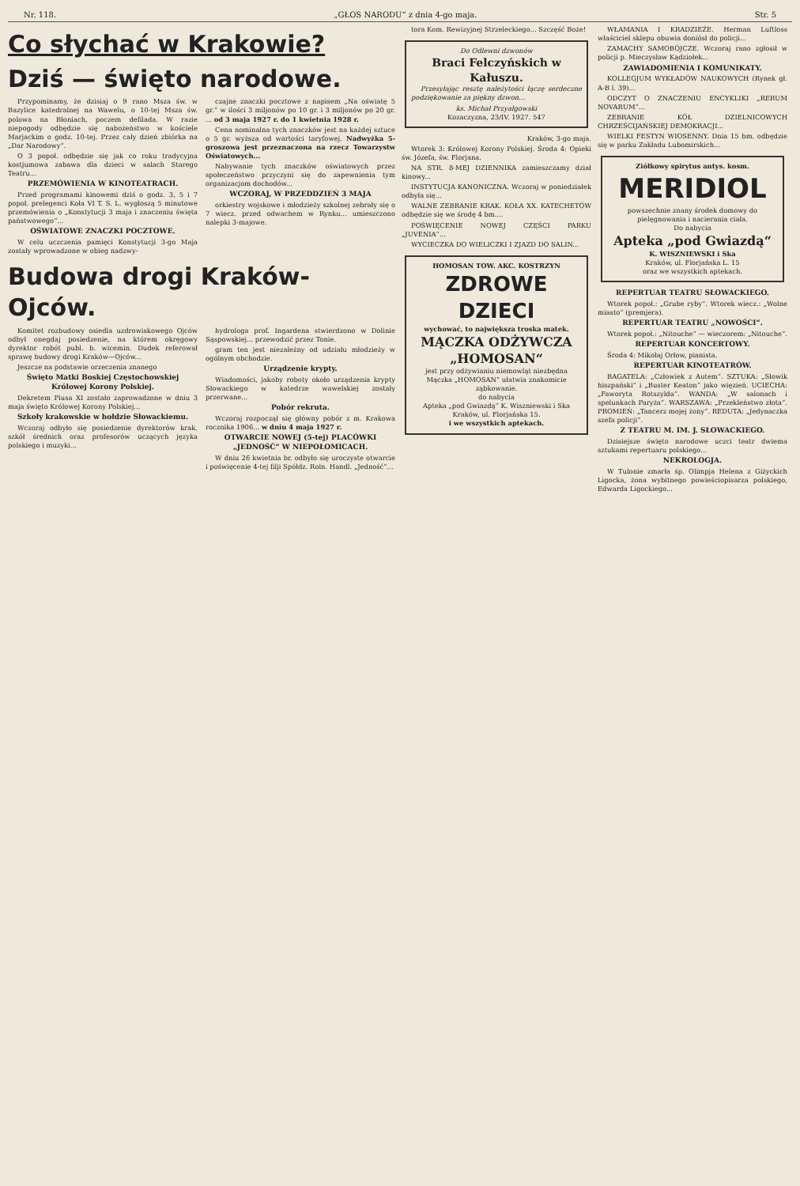Nr. 118. „GŁOS NARODU“ z dnia 4-go maja. Str. 5
Co słychać w Krakowie?
Dziś — święto narodowe.
Przypominamy, że dzisiaj o 9 rano Msza św. w Bazylice katedralnej na Wawelu, o 10-tej Msza św. polowa na Błoniach, poczem defilada. W razie niepogody odbędzie się nabożeństwo w kościele Marjackim o godz. 10-tej. Przez cały dzień zbiórka na „Dar Narodowy“.
O 3 popoł. odbędzie się jak co roku tradycyjna kostjumowa zabawa dla dzieci w salach Starego Teatru...
PRZEMÓWIENIA W KINOTEATRACH.
Przed programami kinowemi dziś o godz. 3, 5 i 7 popoł. prelegenci Koła VI T. S. L. wygłoszą 5 minutowe przemówienia o „Konstytucji 3 maja i znaczeniu święta państwowego“...
OŚWIATOWE ZNACZKI POCZTOWE.
W celu uczczenia pamięci Konstytucji 3-go Maja zostały wprowadzone w obieg nadzwy-
czajne znaczki pocztowe z napisem „Na oświatę 5 gr.“ w ilości 3 miljonów po 10 gr. i 3 miljonów po 20 gr. ... od 3 maja 1927 r. do 1 kwietnia 1928 r.
Cena nominalna tych znaczków jest na każdej sztuce o 5 gr. wyższa od wartości taryfowej. Nadwyżka 5-groszowa jest przeznaczona na rzecz Towarzystw Oświatowych...
Nabywanie tych znaczków oświatowych przez społeczeństwo przyczyni się do zapewnienia tym organizacjom dochodów...
WCZORAJ, W PRZEDDZIEŃ 3 MAJA
orkiestry wojskowe i młodzieży szkolnej zebrały się o 7 wiecz. przed odwachem w Rynku... umieszczono nalepki 3-majowe.
Budowa drogi Kraków-Ojców.
Komitet rozbudowy osiedla uzdrowiskowego Ojców odbył onegdaj posiedzenie, na którem okręgowy dyrektor robót publ. b. wicemin. Dudek referował sprawę budowy drogi Kraków—Ojców...
Jeszcze na podstawie orzeczenia znanego
Święto Matki Boskiej Częstochowskiej
Królowej Korony Polskiej.
Dekretem Piusa XI zostało zaprowadzone w dniu 3 maja święto Królowej Korony Polskiej...
Szkoły krakowskie w hołdzie Słowackiemu.
Wczoraj odbyło się posiedzenie dyrektorów krak. szkół średnich oraz profesorów uczących języka polskiego i muzyki...
hydrologa prof. Ingardena stwierdzono w Dolinie Sąspowskiej... przewodzić przez Tonie.
gram ten jest niezależny od udziału młodzieży w ogólnym obchodzie.
Urządzenie krypty.
Wiadomości, jakoby roboty około urządzenia krypty Słowackiego w katedrze wawelskiej zostały przerwane...
Pobór rekruta.
Wczoraj rozpoczął się główny pobór z m. Krakowa rocznika 1906... w dniu 4 maja 1927 r.
OTWARCIE NOWEJ (5-tej) PLACÓWKI „JEDNOŚĆ“ W NIEPOŁOMICACH.
W dniu 26 kwietnia br. odbyło się uroczyste otwarcie i poświęcenie 4-tej filji Spółdz. Roln. Handl. „Jedność“...
tora Kom. Rewizyjnej Strzeleckiego... Szczęść Boże!
Do Odlewni dzwonów
Braci Felczyńskich w Kałuszu.
Przesyłając resztę należytości łączę serdeczne podziękowanie za piękny dzwon...
ks. Michał Przyałgowski
Kozaczyzna, 23/IV. 1927. 547
Kraków, 3-go maja.
Wtorek 3: Królowej Korony Polskiej. Środa 4: Opieki św. Józefa, św. Florjana.
NA STR. 8-MEJ DZIENNIKA zamieszczamy dział kinowy...
INSTYTUCJA KANONICZNA. Wczoraj w poniedziałek odbyła się...
WALNE ZEBRANIE KRAK. KOŁA XX. KATECHETÓW odbędzie się we środę 4 bm....
POŚWIĘCENIE NOWEJ CZĘŚCI PARKU „JUVENIA“...
WYCIECZKA DO WIELICZKI I ZJAZD DO SALIN...
HOMOSAN TOW. AKC. KOSTRZYN
ZDROWE DZIECI
wychować, to największa troska matek.
MĄCZKA ODŻYWCZA „HOMOSAN“
jest przy odżywianiu niemowląt niezbędna
Mączka „HOMOSAN“ ułatwia znakomicie ząbkowanie.
do nabycia
Apteka „pod Gwiazdą“ K. Wiszniewski i Ska
Kraków, ul. Florjańska 15.
i we wszystkich aptekach.
WŁAMANIA I KRADZIEŻE. Herman Luftloss właściciel sklepu obuwia doniósł do policji...
ZAMACHY SAMOBÓJCZE. Wczoraj rano zgłosił w policji p. Mieczysław Kądziołek...
ZAWIADOMIENIA I KOMUNIKATY.
KOLLEGJUM WYKŁADÓW NAUKOWYCH (Rynek gł. A-B l. 39)...
ODCZYT O ZNACZENIU ENCYKLIKI „RERUM NOVARUM“...
ZEBRANIE KÓŁ DZIELNICOWYCH CHRZEŚCIJAŃSKIEJ DEMOKRACJI...
WIELKI FESTYN WIOSENNY. Dnia 15 bm. odbędzie się w parku Zakładu Lubomirskich...
Ziółkowy spirytus antys. kosm.
MERIDIOL
powszechnie znany środek domowy do pielęgnowania i nacierania ciała.
Do nabycia
Apteka „pod Gwiazdą“
K. WISZNIEWSKI i Ska
Kraków, ul. Florjańska L. 15
oraz we wszystkich aptekach.
REPERTUAR TEATRU SŁOWACKIEGO.
Wtorek popoł.: „Grube ryby“. Wtorek wiecz.: „Wolne miasto“ (premjera).
REPERTUAR TEATRU „NOWOŚCI“.
Wtorek popoł.: „Nitouche“ — wieczorem: „Nitouche“.
REPERTUAR KONCERTOWY.
Środa 4: Mikołaj Orłow, pianista.
REPERTUAR KINOTEATRÓW.
BAGATELA: „Człowiek z Autem“. SZTUKA: „Słowik hiszpański“ i „Buster Keaton“ jako więzień. UCIECHA: „Faworyta Rotszylda“. WANDA: „W salonach i spelunkach Paryża“. WARSZAWA: „Przekleństwo złota“. PROMIEŃ: „Tancerz mojej żony“. REDUTA: „Jedynaczka szefa policji“.
Z TEATRU M. IM. J. SŁOWACKIEGO.
Dzisiejsze święto narodowe uczci teatr dwiema sztukami repertuaru polskiego...
NEKROLOGJA.
W Tulonie zmarła śp. Olimpja Helena z Giżyckich Ligocka, żona wybitnego powieściopisarza polskiego, Edwarda Ligockiego...